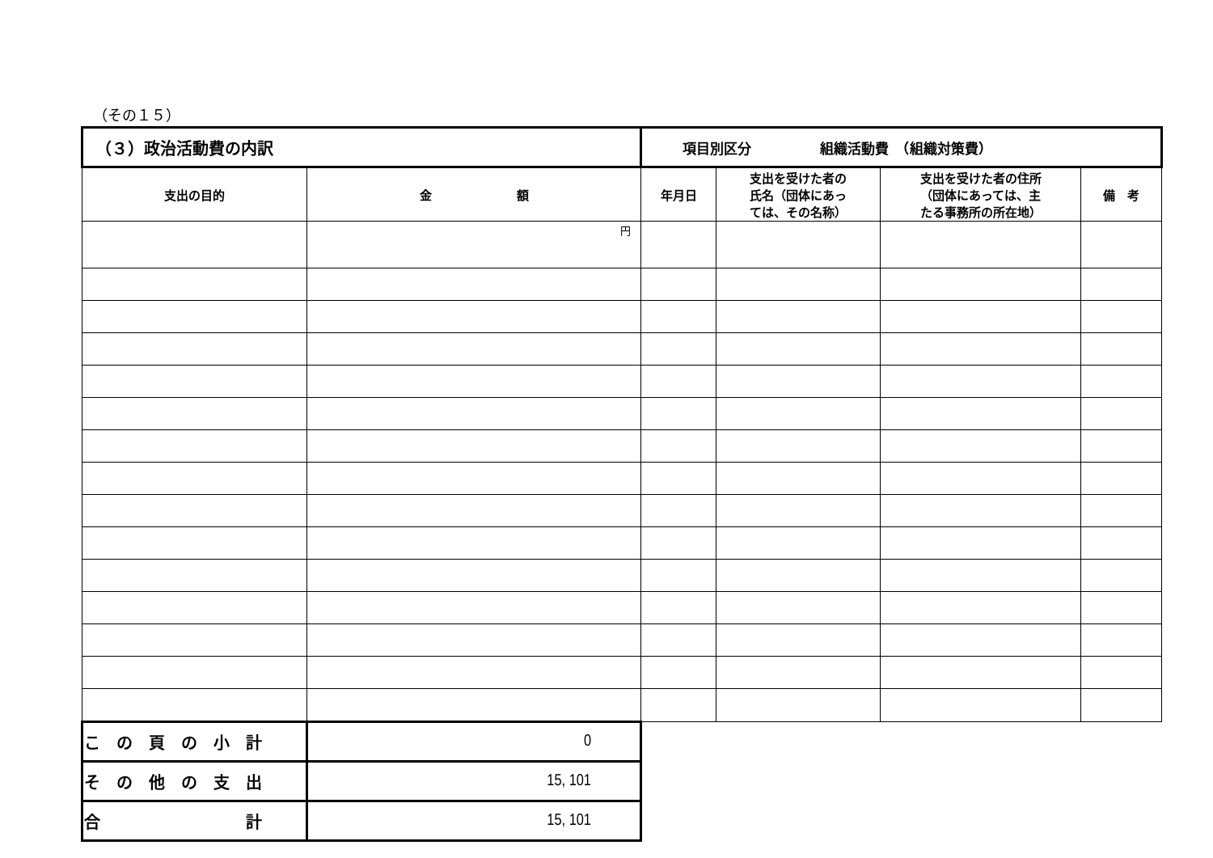（その１５）
| （３）政治活動費の内訳 | | 項目別区分 組織活動費 （組織対策費） | | | |
| 支出の目的 | 金 額 | 年月日 | 支出を受けた者の 氏名（団体にあっ ては、その名称） | 支出を受けた者の住所 （団体にあっては、主 たる事務所の所在地） | 備 考 |
| | 円 | | | | |
| こ の 頁 の 小 計 | 0 | | | | |
| そ の 他 の 支 出 | 15, 101 | | | | |
| 合 計 | 15, 101 | | | | |